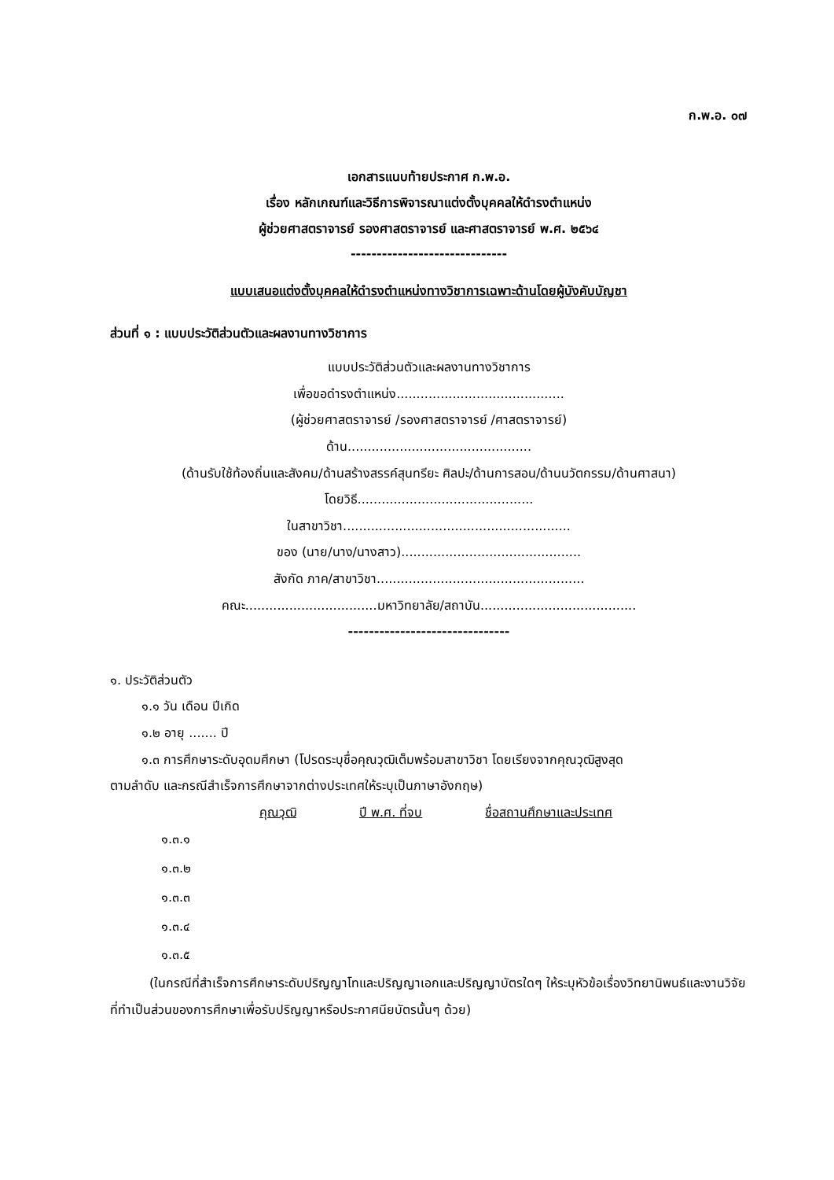ก.พ.อ. ๐๗
เอกสารแนบท้ายประกาศ ก.พ.อ.
เรื่อง หลักเกณฑ์และวิธีการพิจารณาแต่งตั้งบุคคลให้ดำรงตำแหน่ง
ผู้ช่วยศาสตราจารย์ รองศาสตราจารย์ และศาสตราจารย์ พ.ศ. ๒๕๖๔
------------------------------
แบบเสนอแต่งตั้งบุคคลให้ดำรงตำแหน่งทางวิชาการเฉพาะด้านโดยผู้บังคับบัญชา
ส่วนที่ ๑ : แบบประวัติส่วนตัวและผลงานทางวิชาการ
แบบประวัติส่วนตัวและผลงานทางวิชาการ
เพื่อขอดำรงตำแหน่ง..........................................
(ผู้ช่วยศาสตราจารย์ /รองศาสตราจารย์ /ศาสตราจารย์)
ด้าน..............................................
(ด้านรับใช้ท้องถิ่นและสังคม/ด้านสร้างสรรค์สุนทรียะ ศิลปะ/ด้านการสอน/ด้านนวัตกรรม/ด้านศาสนา)
โดยวิธี............................................
ในสาขาวิชา.........................................................
ของ (นาย/นาง/นางสาว).............................................
สังกัด ภาค/สาขาวิชา....................................................
คณะ.................................มหาวิทยาลัย/สถาบัน.......................................
-------------------------------
๑. ประวัติส่วนตัว
๑.๑ วัน เดือน ปีเกิด
๑.๒ อายุ ....... ปี
๑.๓ การศึกษาระดับอุดมศึกษา (โปรดระบุชื่อคุณวุฒิเต็มพร้อมสาขาวิชา โดยเรียงจากคุณวุฒิสูงสุด
ตามลำดับ และกรณีสำเร็จการศึกษาจากต่างประเทศให้ระบุเป็นภาษาอังกฤษ)
คุณวุฒิ ปี พ.ศ. ที่จบ ชื่อสถานศึกษาและประเทศ
๑.๓.๑
๑.๓.๒
๑.๓.๓
๑.๓.๔
๑.๓.๕
(ในกรณีที่สำเร็จการศึกษาระดับปริญญาโทและปริญญาเอกและปริญญาบัตรใดๆ ให้ระบุหัวข้อเรื่องวิทยานิพนธ์และงานวิจัยที่ทำเป็นส่วนของการศึกษาเพื่อรับปริญญาหรือประกาศนียบัตรนั้นๆ ด้วย)